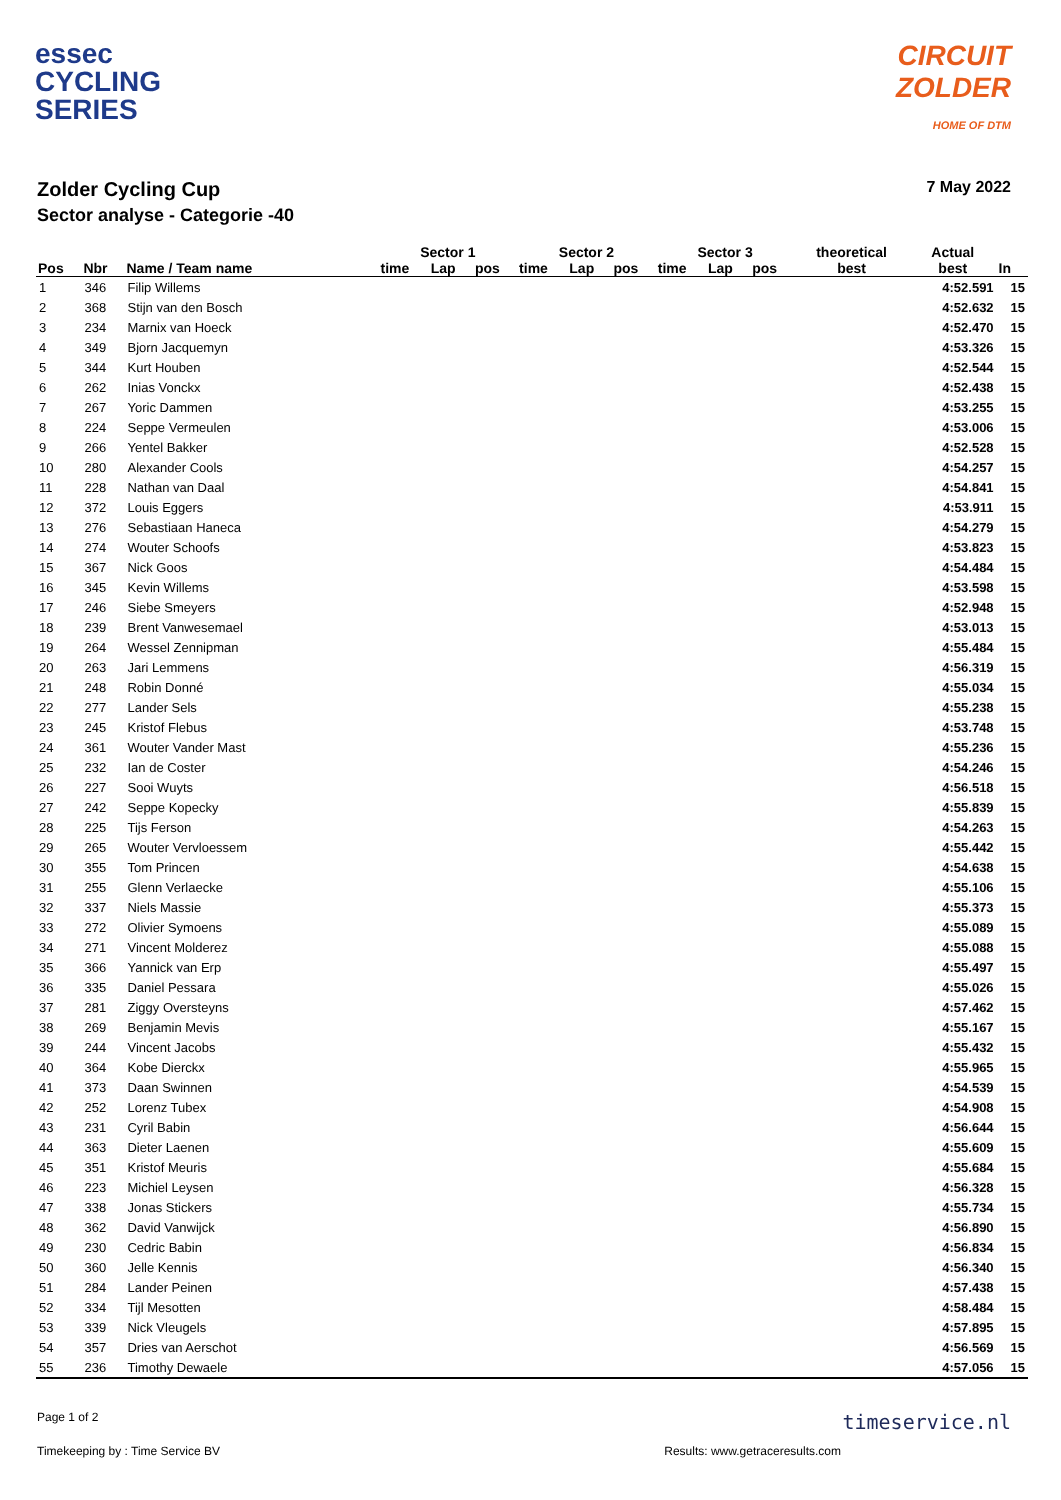essec
CYCLING
SERIES
CIRCUIT
ZOLDER
HOME OF DTM
Zolder Cycling Cup
Sector analyse - Categorie -40
7 May 2022
| | | | Sector 1 | | | Sector 2 | | | Sector 3 | | | theoretical | Actual | |
| --- | --- | --- | --- | --- | --- | --- | --- | --- | --- | --- | --- | --- | --- | --- |
| Pos | Nbr | Name / Team name | time | Lap | pos | time | Lap | pos | time | Lap | pos | best | best | In |
| 1 | 346 | Filip Willems | | | | | | | | | | | 4:52.591 | 15 |
| 2 | 368 | Stijn van den Bosch | | | | | | | | | | | 4:52.632 | 15 |
| 3 | 234 | Marnix van Hoeck | | | | | | | | | | | 4:52.470 | 15 |
| 4 | 349 | Bjorn Jacquemyn | | | | | | | | | | | 4:53.326 | 15 |
| 5 | 344 | Kurt Houben | | | | | | | | | | | 4:52.544 | 15 |
| 6 | 262 | Inias Vonckx | | | | | | | | | | | 4:52.438 | 15 |
| 7 | 267 | Yoric Dammen | | | | | | | | | | | 4:53.255 | 15 |
| 8 | 224 | Seppe Vermeulen | | | | | | | | | | | 4:53.006 | 15 |
| 9 | 266 | Yentel Bakker | | | | | | | | | | | 4:52.528 | 15 |
| 10 | 280 | Alexander Cools | | | | | | | | | | | 4:54.257 | 15 |
| 11 | 228 | Nathan van Daal | | | | | | | | | | | 4:54.841 | 15 |
| 12 | 372 | Louis Eggers | | | | | | | | | | | 4:53.911 | 15 |
| 13 | 276 | Sebastiaan Haneca | | | | | | | | | | | 4:54.279 | 15 |
| 14 | 274 | Wouter Schoofs | | | | | | | | | | | 4:53.823 | 15 |
| 15 | 367 | Nick Goos | | | | | | | | | | | 4:54.484 | 15 |
| 16 | 345 | Kevin Willems | | | | | | | | | | | 4:53.598 | 15 |
| 17 | 246 | Siebe Smeyers | | | | | | | | | | | 4:52.948 | 15 |
| 18 | 239 | Brent Vanwesemael | | | | | | | | | | | 4:53.013 | 15 |
| 19 | 264 | Wessel Zennipman | | | | | | | | | | | 4:55.484 | 15 |
| 20 | 263 | Jari Lemmens | | | | | | | | | | | 4:56.319 | 15 |
| 21 | 248 | Robin Donné | | | | | | | | | | | 4:55.034 | 15 |
| 22 | 277 | Lander Sels | | | | | | | | | | | 4:55.238 | 15 |
| 23 | 245 | Kristof Flebus | | | | | | | | | | | 4:53.748 | 15 |
| 24 | 361 | Wouter Vander Mast | | | | | | | | | | | 4:55.236 | 15 |
| 25 | 232 | Ian de Coster | | | | | | | | | | | 4:54.246 | 15 |
| 26 | 227 | Sooi Wuyts | | | | | | | | | | | 4:56.518 | 15 |
| 27 | 242 | Seppe Kopecky | | | | | | | | | | | 4:55.839 | 15 |
| 28 | 225 | Tijs Ferson | | | | | | | | | | | 4:54.263 | 15 |
| 29 | 265 | Wouter Vervloessem | | | | | | | | | | | 4:55.442 | 15 |
| 30 | 355 | Tom Princen | | | | | | | | | | | 4:54.638 | 15 |
| 31 | 255 | Glenn Verlaecke | | | | | | | | | | | 4:55.106 | 15 |
| 32 | 337 | Niels Massie | | | | | | | | | | | 4:55.373 | 15 |
| 33 | 272 | Olivier Symoens | | | | | | | | | | | 4:55.089 | 15 |
| 34 | 271 | Vincent Molderez | | | | | | | | | | | 4:55.088 | 15 |
| 35 | 366 | Yannick van Erp | | | | | | | | | | | 4:55.497 | 15 |
| 36 | 335 | Daniel Pessara | | | | | | | | | | | 4:55.026 | 15 |
| 37 | 281 | Ziggy Oversteyns | | | | | | | | | | | 4:57.462 | 15 |
| 38 | 269 | Benjamin Mevis | | | | | | | | | | | 4:55.167 | 15 |
| 39 | 244 | Vincent Jacobs | | | | | | | | | | | 4:55.432 | 15 |
| 40 | 364 | Kobe Dierckx | | | | | | | | | | | 4:55.965 | 15 |
| 41 | 373 | Daan Swinnen | | | | | | | | | | | 4:54.539 | 15 |
| 42 | 252 | Lorenz Tubex | | | | | | | | | | | 4:54.908 | 15 |
| 43 | 231 | Cyril Babin | | | | | | | | | | | 4:56.644 | 15 |
| 44 | 363 | Dieter Laenen | | | | | | | | | | | 4:55.609 | 15 |
| 45 | 351 | Kristof Meuris | | | | | | | | | | | 4:55.684 | 15 |
| 46 | 223 | Michiel Leysen | | | | | | | | | | | 4:56.328 | 15 |
| 47 | 338 | Jonas Stickers | | | | | | | | | | | 4:55.734 | 15 |
| 48 | 362 | David Vanwijck | | | | | | | | | | | 4:56.890 | 15 |
| 49 | 230 | Cedric Babin | | | | | | | | | | | 4:56.834 | 15 |
| 50 | 360 | Jelle Kennis | | | | | | | | | | | 4:56.340 | 15 |
| 51 | 284 | Lander Peinen | | | | | | | | | | | 4:57.438 | 15 |
| 52 | 334 | Tijl Mesotten | | | | | | | | | | | 4:58.484 | 15 |
| 53 | 339 | Nick Vleugels | | | | | | | | | | | 4:57.895 | 15 |
| 54 | 357 | Dries van Aerschot | | | | | | | | | | | 4:56.569 | 15 |
| 55 | 236 | Timothy Dewaele | | | | | | | | | | | 4:57.056 | 15 |
Page 1 of 2 timeservice.nl
Timekeeping by : Time Service BV Results: www.getraceresults.com